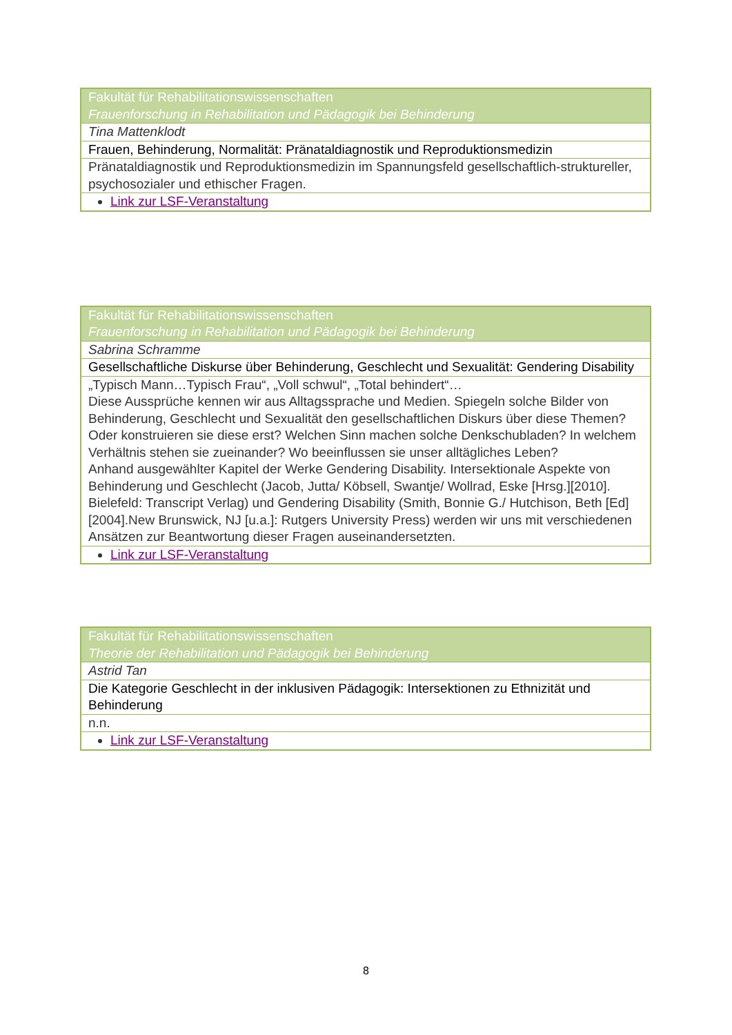| Fakultät für Rehabilitationswissenschaften Frauenforschung in Rehabilitation und Pädagogik bei Behinderung |
| Tina Mattenklodt |
| Frauen, Behinderung, Normalität: Pränataldiagnostik und Reproduktionsmedizin |
| Pränataldiagnostik und Reproduktionsmedizin im Spannungsfeld gesellschaftlich-strukturell­er, psychosozialer und ethischer Fragen. |
| Link zur LSF-Veranstaltung |
| Fakultät für Rehabilitationswissenschaften Frauenforschung in Rehabilitation und Pädagogik bei Behinderung |
| Sabrina Schramme |
| Gesellschaftliche Diskurse über Behinderung, Geschlecht und Sexualität: Gendering Disability |
| „Typisch Mann…Typisch Frau“, „Voll schwul“, „Total behindert“… Diese Aussprüche kennen wir aus Alltagssprache und Medien. Spiegeln solche Bilder von Behinderung, Geschlecht und Sexualität den gesellschaftlichen Diskurs über diese Themen? Oder konstruieren sie diese erst? Welchen Sinn machen solche Denkschubladen? In welchem Verhältnis stehen sie zueinander? Wo beeinflussen sie unser alltägliches Leben? Anhand ausgewählter Kapitel der Werke Gendering Disability. Intersektionale Aspekte von Behinderung und Geschlecht (Jacob, Jutta/ Köbsell, Swantje/ Wollrad, Eske [Hrsg.][2010]. Bielefeld: Transcript Verlag) und Gendering Disability (Smith, Bonnie G./ Hutchison, Beth [Ed] [2004].New Brunswick, NJ [u.a.]: Rutgers University Press) werden wir uns mit verschiedenen Ansätzen zur Beantwortung dieser Fragen auseinandersetzten. |
| Link zur LSF-Veranstaltung |
| Fakultät für Rehabilitationswissenschaften Theorie der Rehabilitation und Pädagogik bei Behinderung |
| Astrid Tan |
| Die Kategorie Geschlecht in der inklusiven Pädagogik: Intersektionen zu Ethnizität und Behinderung |
| n.n. |
| Link zur LSF-Veranstaltung |
8